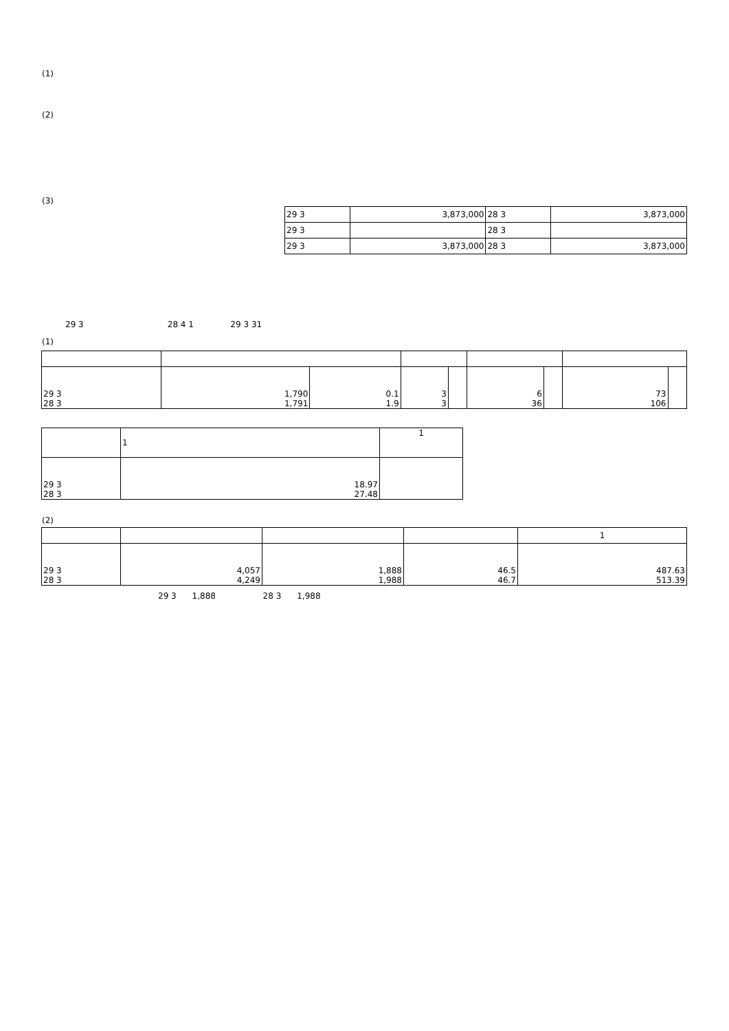(1)
(2)
(3)
| 29 3 | 3,873,000 | 28 3 | 3,873,000 |
| 29 3 | | 28 3 | |
| 29 3 | 3,873,000 | 28 3 | 3,873,000 |
29 3 28 4 1 29 3 31
(1)
| 29 3 28 3 | 1,790 1,791 | 0.1 1.9 | 3 3 | | 6 36 | | 73 106 | |
| | 1 | 1 |
| 29 3 28 3 | 18.97 27.48 | |
(2)
| | | | | 1 |
| 29 3 28 3 | 4,057 4,249 | 1,888 1,988 | 46.5 46.7 | 487.63 513.39 |
29 3 1,888 28 3 1,988